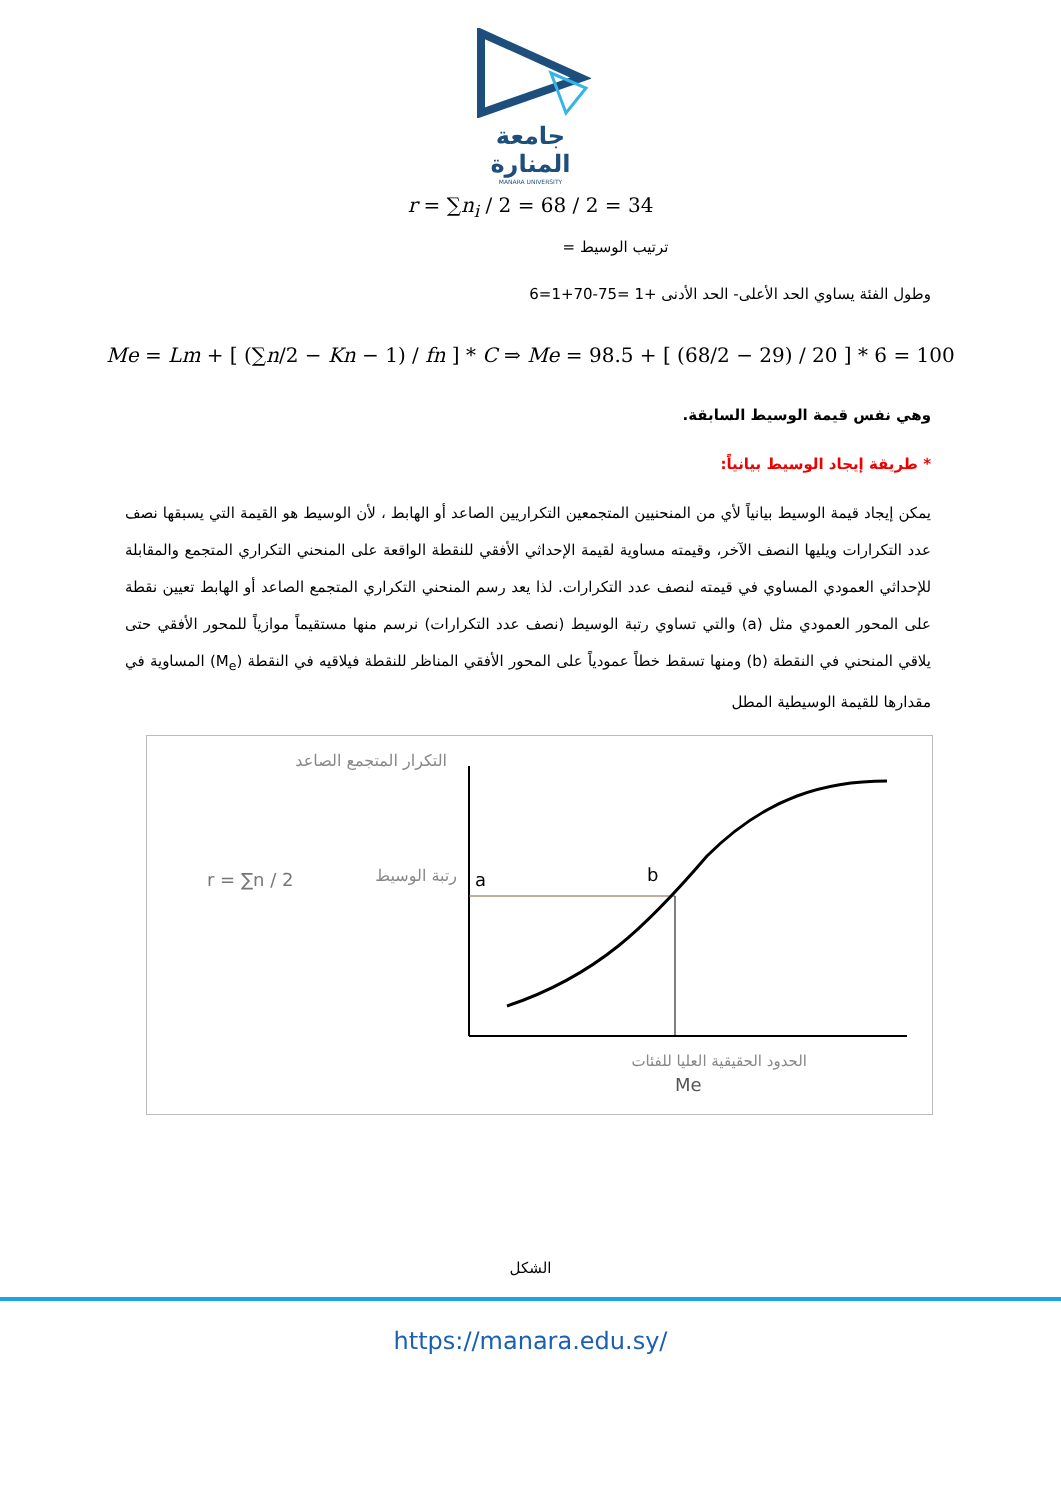جامعة
المنارة
MANARA UNIVERSITY
r = ∑n<sub>i</sub> / 2 = 68 / 2 = 34
ترتيب الوسيط =
وطول الفئة يساوي الحد الأعلى- الحد الأدنى +1 =75-70+1=6
Me = Lm + [ (∑n/2 − Kn − 1) / fn ] * C ⇒ Me = 98.5 + [ (68/2 − 29) / 20 ] * 6 = 100
وهي نفس قيمة الوسيط السابقة.
* طريقة إيجاد الوسيط بيانياً:
يمكن إيجاد قيمة الوسيط بيانياً لأي من المنحنيين المتجمعين التكراريين الصاعد أو الهابط ، لأن الوسيط هو القيمة التي يسبقها نصف عدد التكرارات ويليها النصف الآخر، وقيمته مساوية لقيمة الإحداثي الأفقي للنقطة الواقعة على المنحني التكراري المتجمع والمقابلة للإحداثي العمودي المساوي في قيمته لنصف عدد التكرارات. لذا يعد رسم المنحني التكراري المتجمع الصاعد أو الهابط تعيين نقطة على المحور العمودي مثل (a) والتي تساوي رتبة الوسيط (نصف عدد التكرارات) نرسم منها مستقيماً موازياً للمحور الأفقي حتى يلاقي المنحني في النقطة (b) ومنها تسقط خطاً عمودياً على المحور الأفقي المناظر للنقطة فيلاقيه في النقطة (M<sub>e</sub>) المساوية في مقدارها للقيمة الوسيطية المطل
التكرار المتجمع الصاعد
r = ∑n / 2
رتبة الوسيط
a
b
Me
الحدود الحقيقية العليا للفئات
الشكل
https://manara.edu.sy/